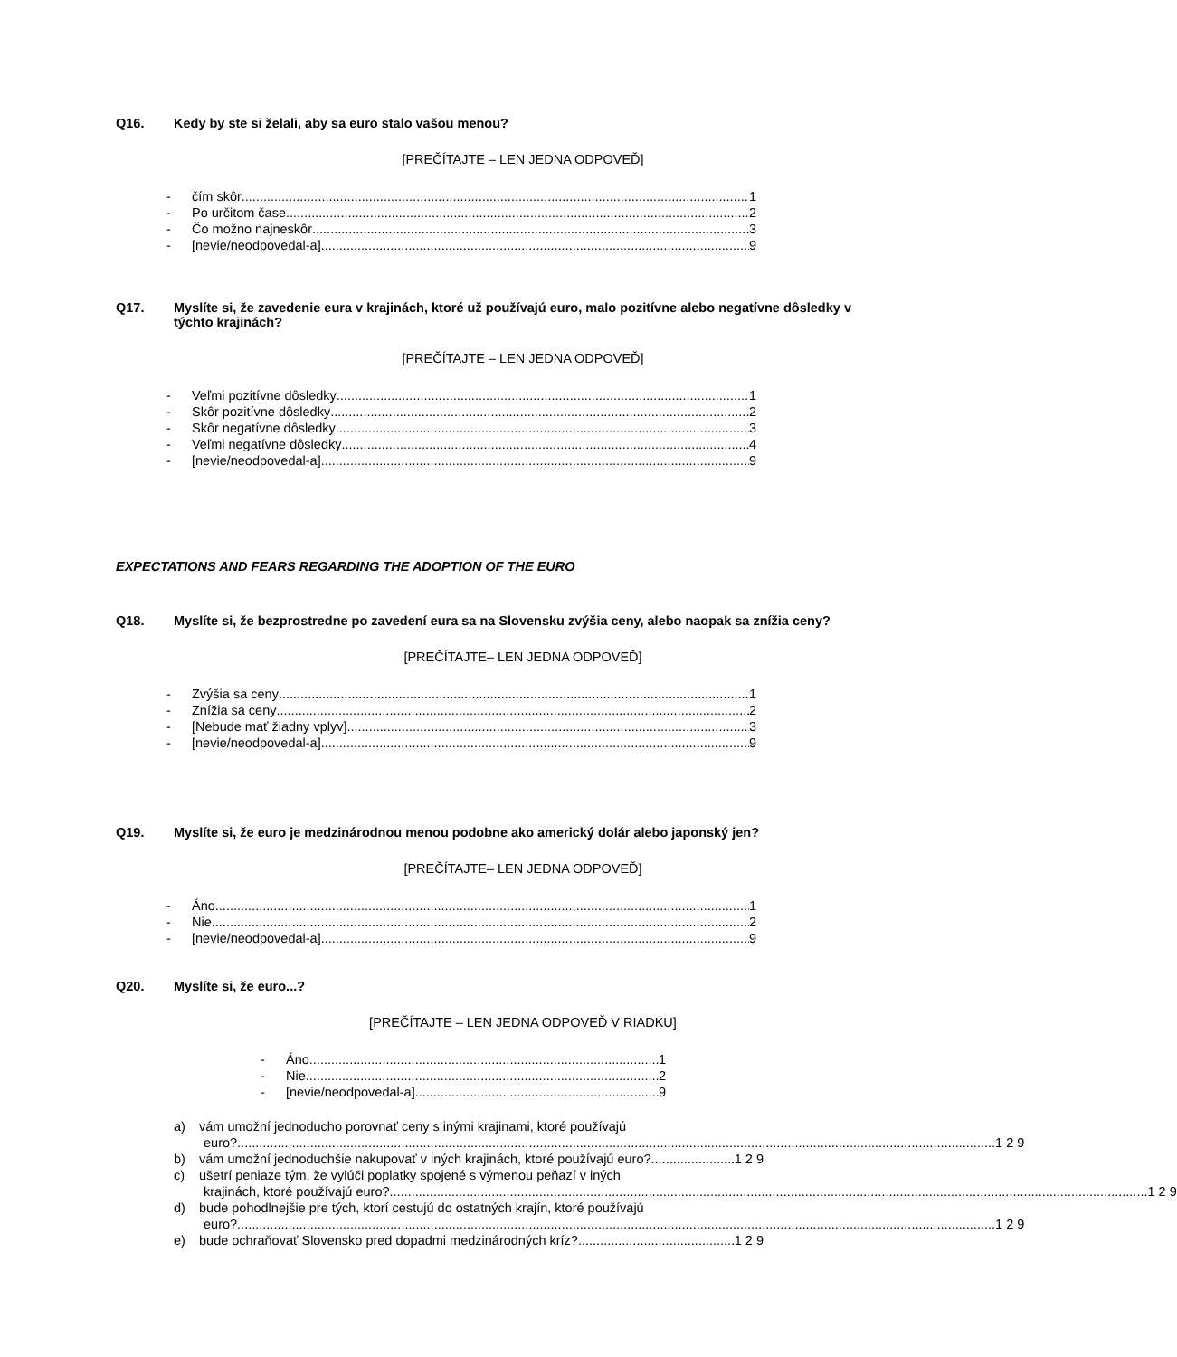Q16. Kedy by ste si želali, aby sa euro stalo vašou menou?
[PREČÍTAJTE – LEN JEDNA ODPOVEĎ]
- čím skôr 1
- Po určitom čase 2
- Čo možno najneskôr 3
- [nevie/neodpovedal-a] 9
Q17. Myslíte si, že zavedenie eura v krajinách, ktoré už používajú euro, malo pozitívne alebo negatívne dôsledky v týchto krajinách?
[PREČÍTAJTE – LEN JEDNA ODPOVEĎ]
- Veľmi pozitívne dôsledky 1
- Skôr pozitívne dôsledky 2
- Skôr negatívne dôsledky 3
- Veľmi negatívne dôsledky 4
- [nevie/neodpovedal-a] 9
EXPECTATIONS AND FEARS REGARDING THE ADOPTION OF THE EURO
Q18. Myslíte si, že bezprostredne po zavedení eura sa na Slovensku zvýšia ceny, alebo naopak sa znížia ceny?
[PREČÍTAJTE– LEN JEDNA ODPOVEĎ]
- Zvýšia sa ceny 1
- Znížia sa ceny 2
- [Nebude mať žiadny vplyv] 3
- [nevie/neodpovedal-a] 9
Q19. Myslíte si, že euro je medzinárodnou menou podobne ako americký dolár alebo japonský jen?
[PREČÍTAJTE– LEN JEDNA ODPOVEĎ]
- Áno 1
- Nie 2
- [nevie/neodpovedal-a] 9
Q20. Myslíte si, že euro...?
[PREČÍTAJTE – LEN JEDNA ODPOVEĎ V RIADKU]
- Áno 1
- Nie 2
- [nevie/neodpovedal-a] 9
a) vám umožní jednoducho porovnať ceny s inými krajinami, ktoré používajú
euro? 1 2 9
b) vám umožní jednoduchšie nakupovať v iných krajinách, ktoré používajú euro? 1 2 9
c) ušetrí peniaze tým, že vylúči poplatky spojené s výmenou peňazí v iných
krajinách, ktoré používajú euro? 1 2 9
d) bude pohodlnejšie pre tých, ktorí cestujú do ostatných krajín, ktoré používajú
euro? 1 2 9
e) bude ochraňovať Slovensko pred dopadmi medzinárodných kríz? 1 2 9